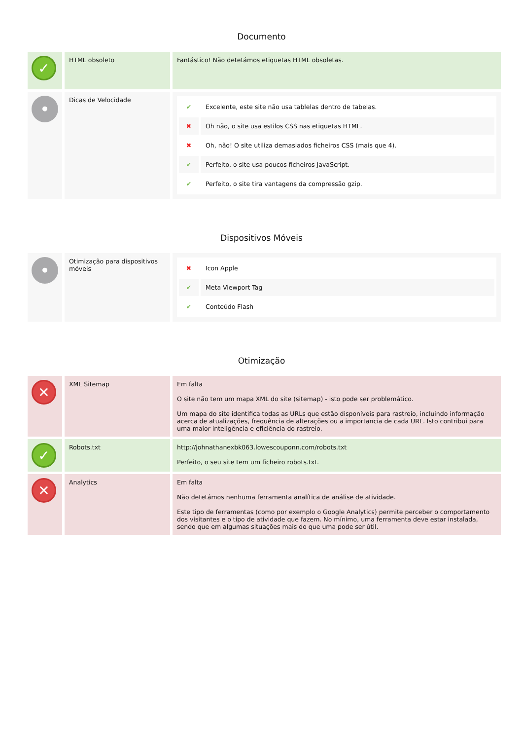Documento
| ✓ | HTML obsoleto | Fantástico! Não detetámos etiquetas HTML obsoletas. |
| • | Dicas de Velocidade | / ✔ / Excelente, este site não usa tablelas dentro de tabelas. / / ✖ / Oh não, o site usa estilos CSS nas etiquetas HTML. / / ✖ / Oh, não! O site utiliza demasiados ficheiros CSS (mais que 4). / / ✔ / Perfeito, o site usa poucos ficheiros JavaScript. / / ✔ / Perfeito, o site tira vantagens da compressão gzip. / |
Dispositivos Móveis
| • | Otimização para dispositivos móveis | / ✖ / Icon Apple / / ✔ / Meta Viewport Tag / / ✔ / Conteúdo Flash / |
Otimização
| ✕ | XML Sitemap | Em falta O site não tem um mapa XML do site (sitemap) - isto pode ser problemático. Um mapa do site identifica todas as URLs que estão disponíveis para rastreio, incluindo informação acerca de atualizações, frequência de alterações ou a importancia de cada URL. Isto contribui para uma maior inteligência e eficiência do rastreio. |
| ✓ | Robots.txt | http://johnathanexbk063.lowescouponn.com/robots.txt Perfeito, o seu site tem um ficheiro robots.txt. |
| ✕ | Analytics | Em falta Não detetámos nenhuma ferramenta analítica de análise de atividade. Este tipo de ferramentas (como por exemplo o Google Analytics) permite perceber o comportamento dos visitantes e o tipo de atividade que fazem. No mínimo, uma ferramenta deve estar instalada, sendo que em algumas situações mais do que uma pode ser útil. |